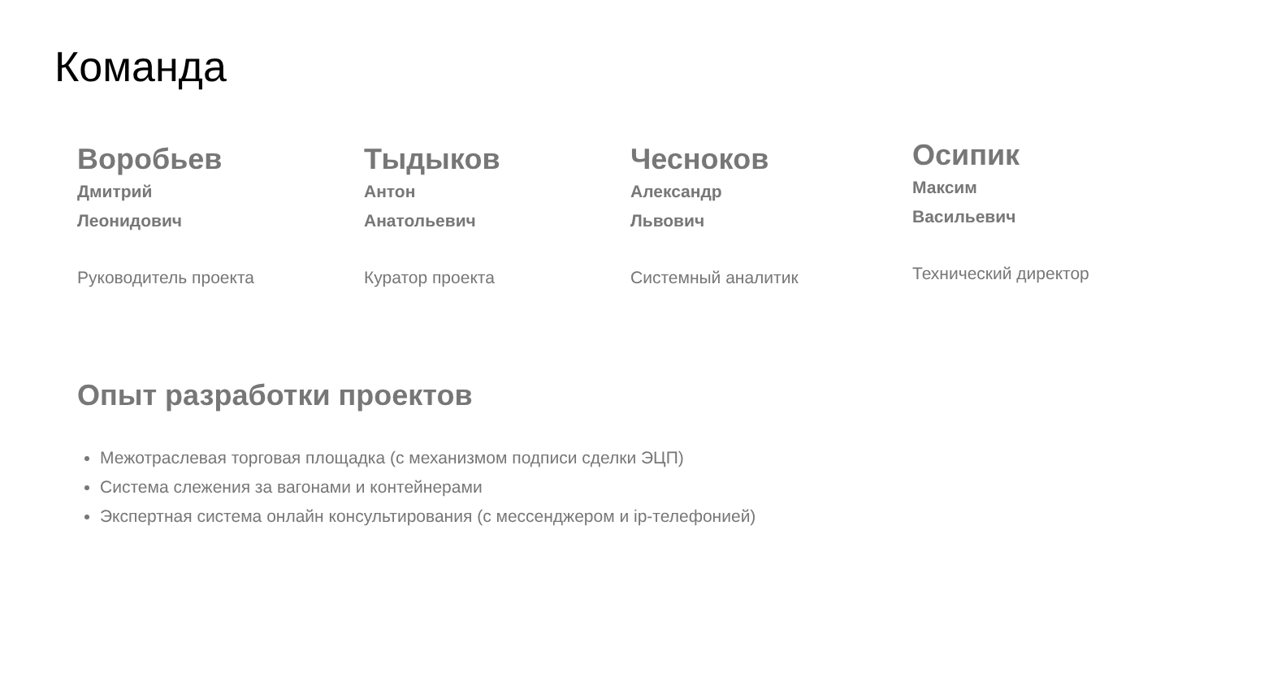Команда
Воробьев
Дмитрий
Леонидович
Руководитель проекта
Тыдыков
Антон
Анатольевич
Куратор проекта
Чесноков
Александр
Львович
Системный аналитик
Осипик
Максим
Васильевич
Технический директор
Опыт разработки проектов
Межотраслевая торговая площадка (с механизмом подписи сделки ЭЦП)
Система слежения за вагонами и контейнерами
Экспертная система онлайн консультирования (с мессенджером и ip-телефонией)